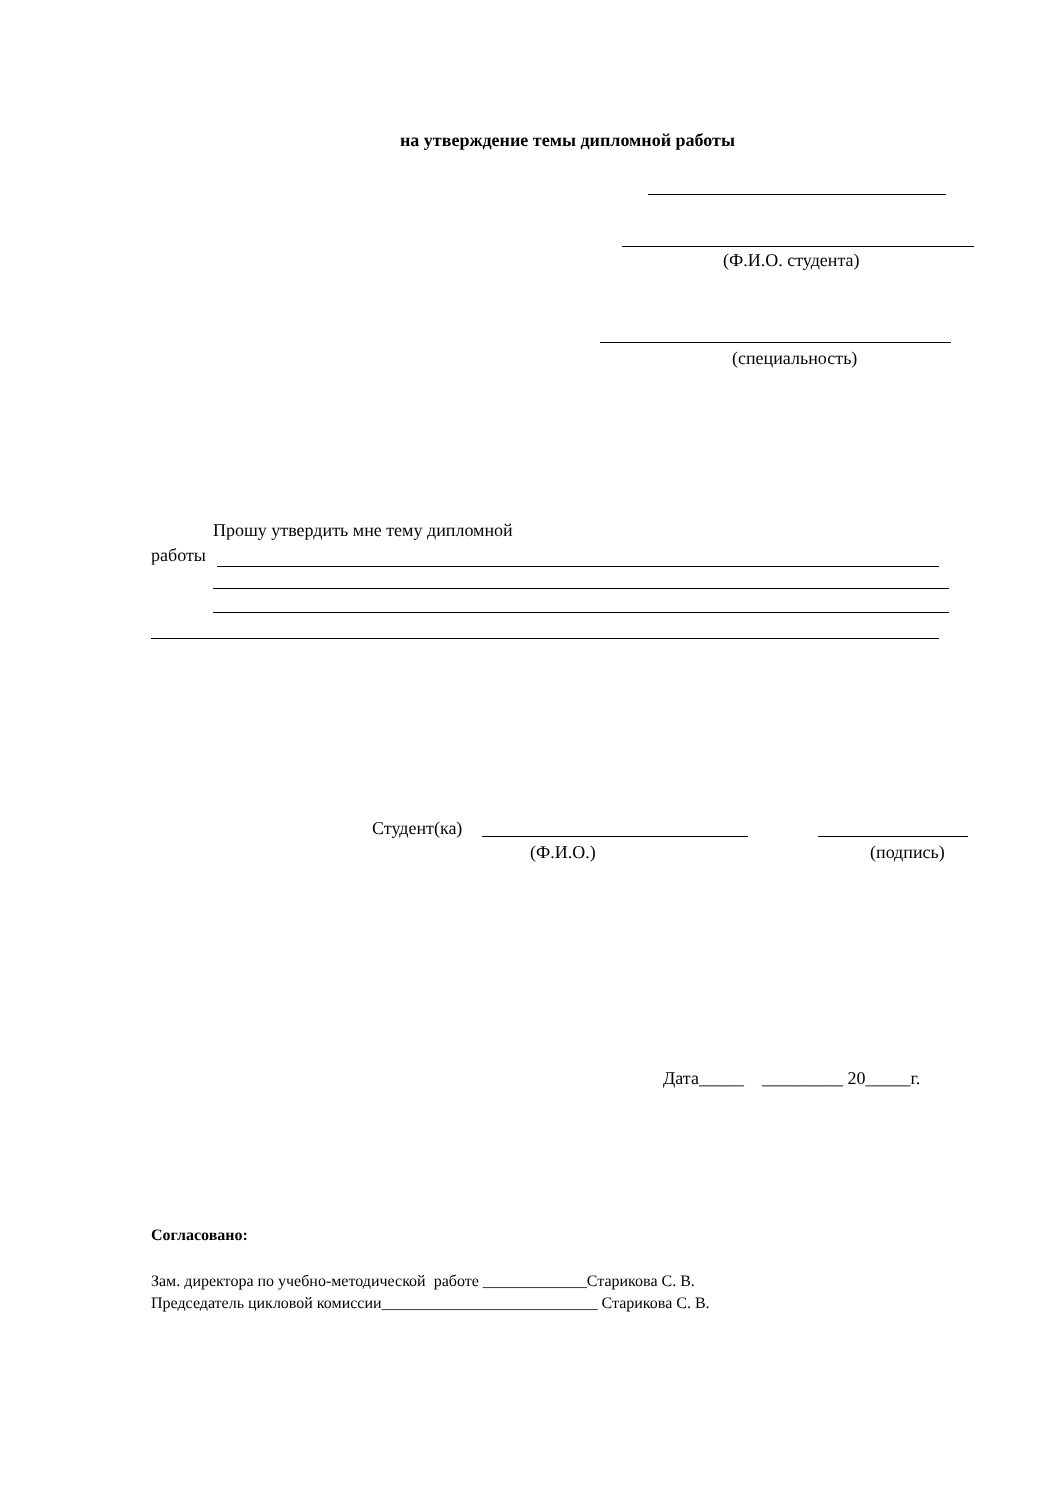на утверждение темы дипломной работы
(Ф.И.О. студента)
(специальность)
Прошу утвердить мне тему дипломной
работы
Студент(ка)
(Ф.И.О.)
(подпись)
Дата_____ _________ 20_____г.
Согласовано:
Зам. директора по учебно-методической работе _____________Старикова С. В.
Председатель цикловой комиссии___________________________ Старикова С. В.